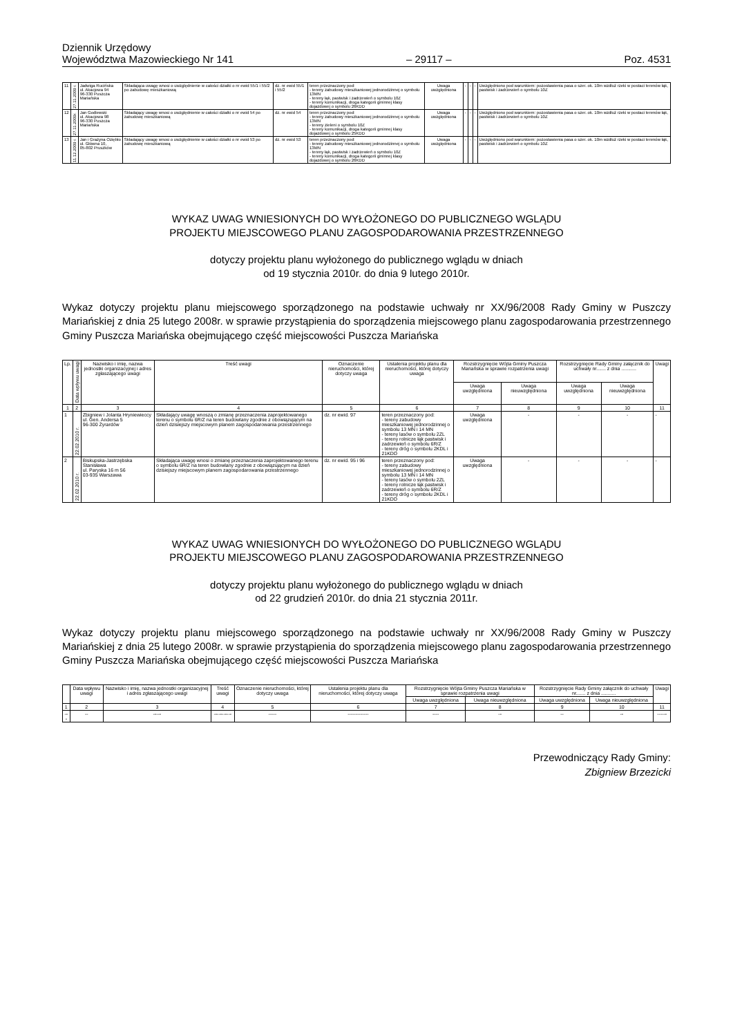Dziennik Urzędowy
Województwa Mazowieckiego Nr 141
– 29117 –
Poz. 4531
| 11 | 27.11.2009 r. | Jadwiga Rucińska ul. Akacjowa 94 96-330 Puszcza Mariańska | Składająca uwagę wnosi o uwzględnienie w całości działki o nr ewid 55/1 i 55/2 po zabudowę mieszkaniową | dz. nr ewid 55/1 i 55/2 | teren przeznaczony pod: - tereny zabudowy mieszkaniowej jednorodzinnej o symbolu 13MN - tereny łąk, pastwisk i zadrzewień o symbolu 10Z - tereny komunikacji, droga kategorii gminnej klasy dojazdowej o symbolu 26KDD | Uwaga uwzględniona | - | - | - | Uwzględniono pod warunkiem: pozostawienia pasa o szer. ok. 10m wzdłuż rzeki w postaci terenów łąk, pastwisk i zadrzewień o symbolu 10Z |
| 12 | 27.11.2009r. | Jan Godlewski ul. Akacjowa 98 96-330 Puszcza Mariańska | Składający uwagę wnosi o uwzględnienie w całości działki o nr ewid 54 po zabudowę mieszkaniową | dz. nr ewid 54 | teren przeznaczony pod: - tereny zabudowy mieszkaniowej jednorodzinnej o symbolu 13MN - tereny zieleni o symbolu 10Z - tereny komunikacji, droga kategorii gminnej klasy dojazdowej o symbolu 25KDD | Uwaga uwzględniona | - | - | - | Uwzględniono pod warunkiem: pozostawienia pasa o szer. ok. 10m wzdłuż rzeki w postaci terenów łąk, pastwisk i zadrzewień o symbolu 10Z |
| 13 | 11.12.2009 r. | Jan i Grażyna Oziębło ul. Główna 10, 05-802 Pruszków | Składający uwagę wnosi o uwzględnienie w całości działki o nr ewid 53 po zabudowę mieszkaniową | dz. nr ewid 53 | teren przeznaczony pod: - tereny zabudowy mieszkaniowej jednorodzinnej o symbolu 13MN - tereny łąk, pastwisk i zadrzewień o symbolu 10Z - tereny komunikacji, droga kategorii gminnej klasy dojazdowej o symbolu 26KDD | Uwaga uwzględniona | - | - | - | Uwzględniono pod warunkiem: pozostawienia pasa o szer. ok. 10m wzdłuż rzeki w postaci terenów łąk, pastwisk i zadrzewień o symbolu 10Z |
WYKAZ UWAG WNIESIONYCH DO WYŁOŻONEGO DO PUBLICZNEGO WGLĄDU
PROJEKTU MIEJSCOWEGO PLANU ZAGOSPODAROWANIA PRZESTRZENNEGO
dotyczy projektu planu wyłożonego do publicznego wglądu w dniach
od 19 stycznia 2010r. do dnia 9 lutego 2010r.
Wykaz dotyczy projektu planu miejscowego sporządzonego na podstawie uchwały nr XX/96/2008 Rady Gminy w Puszczy Mariańskiej z dnia 25 lutego 2008r. w sprawie przystąpienia do sporządzenia miejscowego planu zagospodarowania przestrzennego Gminy Puszcza Mariańska obejmującego część miejscowości Puszcza Mariańska
| Lp. | Data wpływu uwagi | Nazwisko i imię, nazwa jednostki organizacyjnej i adres zgłaszającego uwagi | Treść uwagi | Oznaczenie nieruchomości, której dotyczy uwaga | Ustalenia projektu planu dla nieruchomości, której dotyczy uwaga | Rozstrzygnięcie Wójta Gminy Puszcza Mariańska w sprawie rozpatrzenia uwagi | | Rozstrzygnięcie Rady Gminy załącznik do uchwały nr....... z dnia ........... | | Uwagi |
| --- | --- | --- | --- | --- | --- | --- | --- | --- | --- | --- |
| | | | | | | Uwaga uwzględniona | Uwaga nieuwzględniona | Uwaga uwzględniona | Uwaga nieuwzględniona | |
| 1 | 2 | 3 | 4 | 5 | 6 | 7 | 8 | 9 | 10 | 11 |
| 1 | 22.02.2010 r. | Zbigniew i Jolanta Hryniewieccy ul. Gen. Andersa 5 96-300 Żyrardów | Składający uwagę wnoszą o zmianę przeznaczenia zaprojektowanego terenu o symbolu 6R/Z na teren budowlany zgodnie z obowiązującym na dzień dzisiejszy miejscowym planem zagospodarowania przestrzennego | dz. nr ewid. 97 | teren przeznaczony pod: - tereny zabudowy mieszkaniowej jednorodzinnej o symbolu 13 MN i 14 MN - tereny lasów o symbolu 2ZL - tereny rolnicze łąk pastwisk i zadrzewień o symbolu 6R/Z - tereny dróg o symbolu 2KDL i 21KDD | Uwaga uwzględniona | - | - | - | - |
| 2 | 22.02.2010 r. | Biskupska-Jastrzębska Stanisława ul. Paryska 16 m 56 03-935 Warszawa | Składająca uwagę wnosi o zmianę przeznaczenia zaprojektowanego terenu o symbolu 6R/Z na teren budowlany zgodnie z obowiązującym na dzień dzisiejszy miejscowym planem zagospodarowania przestrzennego | dz. nr ewid. 95 i 96 | teren przeznaczony pod: - tereny zabudowy mieszkaniowej jednorodzinnej o symbolu 13 MN i 14 MN - tereny lasów o symbolu 2ZL - tereny rolnicze łąk pastwisk i zadrzewień o symbolu 6R/Z - tereny dróg o symbolu 2KDL i 21KDD | Uwaga uwzględniona | - | - | - | - |
WYKAZ UWAG WNIESIONYCH DO WYŁOŻONEGO DO PUBLICZNEGO WGLĄDU
PROJEKTU MIEJSCOWEGO PLANU ZAGOSPODAROWANIA PRZESTRZENNEGO
dotyczy projektu planu wyłożonego do publicznego wglądu w dniach
od 22 grudzień 2010r. do dnia 21 stycznia 2011r.
Wykaz dotyczy projektu planu miejscowego sporządzonego na podstawie uchwały nr XX/96/2008 Rady Gminy w Puszczy Mariańskiej z dnia 25 lutego 2008r. w sprawie przystąpienia do sporządzenia miejscowego planu zagospodarowania przestrzennego Gminy Puszcza Mariańska obejmującego część miejscowości Puszcza Mariańska
| | Data wpływu uwagi | Nazwisko i imię, nazwa jednostki organizacyjnej i adres zgłaszającego uwagi | Treść uwagi | Oznaczenie nieruchomości, której dotyczy uwaga | Ustalenia projektu planu dla nieruchomości, której dotyczy uwaga | Rozstrzygnięcie Wójta Gminy Puszcza Mariańska w sprawie rozpatrzenia uwagi | | Rozstrzygnięcie Rady Gminy załącznik do uchwały nr....... z dnia ........... | | Uwagi |
| --- | --- | --- | --- | --- | --- | --- | --- | --- | --- | --- |
| | | | | | | Uwaga uwzględniona | Uwaga nieuwzględniona | Uwaga uwzględniona | Uwaga nieuwzględniona | |
| 1 | 2 | 3 | 4 | 5 | 6 | 7 | 8 | 9 | 10 | 11 |
| --- | -- | ----- | ----------- | ----- | ------------- | ---- | -- | -- | -- | ------ |
Przewodniczący Rady Gminy:
Zbigniew Brzezicki